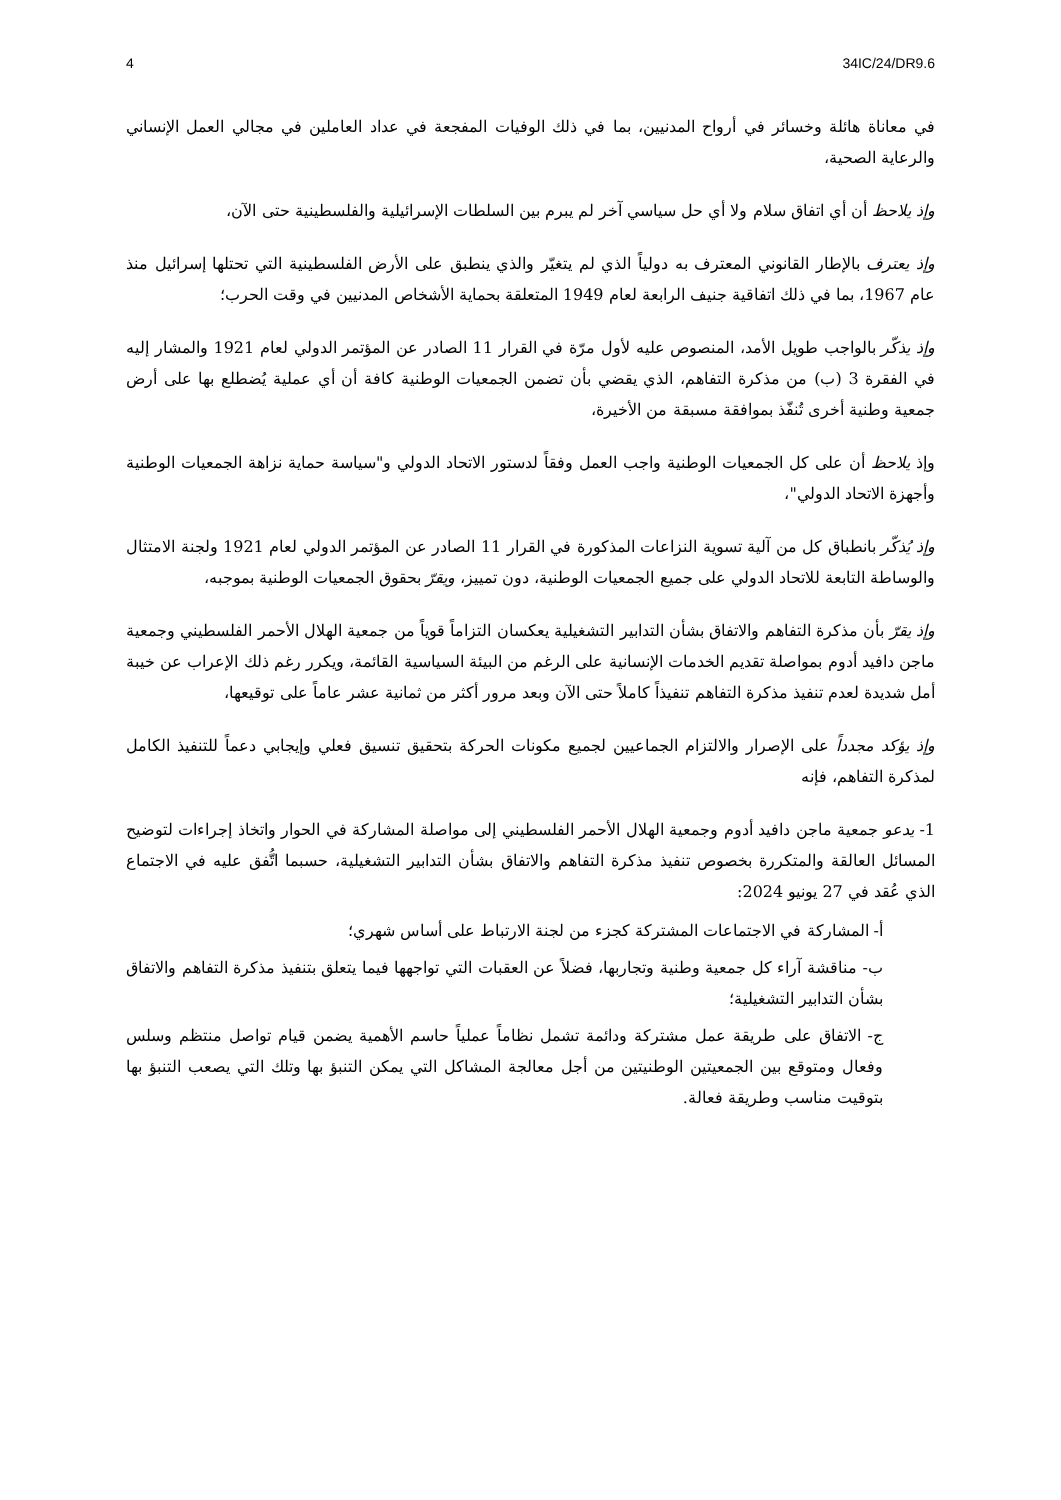4 34IC/24/DR9.6
في معاناة هائلة وخسائر في أرواح المدنيين، بما في ذلك الوفيات المفجعة في عداد العاملين في مجالي العمل الإنساني والرعاية الصحية،
وإذ يلاحظ أن أي اتفاق سلام ولا أي حل سياسي آخر لم يبرم بين السلطات الإسرائيلية والفلسطينية حتى الآن،
وإذ يعترف بالإطار القانوني المعترف به دولياً الذي لم يتغيّر والذي ينطبق على الأرض الفلسطينية التي تحتلها إسرائيل منذ عام 1967، بما في ذلك اتفاقية جنيف الرابعة لعام 1949 المتعلقة بحماية الأشخاص المدنيين في وقت الحرب؛
وإذ يذكّر بالواجب طويل الأمد، المنصوص عليه لأول مرّة في القرار 11 الصادر عن المؤتمر الدولي لعام 1921 والمشار إليه في الفقرة 3 (ب) من مذكرة التفاهم، الذي يقضي بأن تضمن الجمعيات الوطنية كافة أن أي عملية يُضطلع بها على أرض جمعية وطنية أخرى تُنفّذ بموافقة مسبقة من الأخيرة،
وإذ يلاحظ أن على كل الجمعيات الوطنية واجب العمل وفقاً لدستور الاتحاد الدولي و"سياسة حماية نزاهة الجمعيات الوطنية وأجهزة الاتحاد الدولي"،
وإذ يُذكّر بانطباق كل من آلية تسوية النزاعات المذكورة في القرار 11 الصادر عن المؤتمر الدولي لعام 1921 ولجنة الامتثال والوساطة التابعة للاتحاد الدولي على جميع الجمعيات الوطنية، دون تمييز، ويقرّ بحقوق الجمعيات الوطنية بموجبه،
وإذ يقرّ بأن مذكرة التفاهم والاتفاق بشأن التدابير التشغيلية يعكسان التزاماً قوياً من جمعية الهلال الأحمر الفلسطيني وجمعية ماجن دافيد أدوم بمواصلة تقديم الخدمات الإنسانية على الرغم من البيئة السياسية القائمة، ويكرر رغم ذلك الإعراب عن خيبة أمل شديدة لعدم تنفيذ مذكرة التفاهم تنفيذاً كاملاً حتى الآن وبعد مرور أكثر من ثمانية عشر عاماً على توقيعها،
وإذ يؤكد مجدداً على الإصرار والالتزام الجماعيين لجميع مكونات الحركة بتحقيق تنسيق فعلي وإيجابي دعماً للتنفيذ الكامل لمذكرة التفاهم، فإنه
1- يدعو جمعية ماجن دافيد أدوم وجمعية الهلال الأحمر الفلسطيني إلى مواصلة المشاركة في الحوار واتخاذ إجراءات لتوضيح المسائل العالقة والمتكررة بخصوص تنفيذ مذكرة التفاهم والاتفاق بشأن التدابير التشغيلية، حسبما اتُّفق عليه في الاجتماع الذي عُقد في 27 يونيو 2024:
أ- المشاركة في الاجتماعات المشتركة كجزء من لجنة الارتباط على أساس شهري؛
ب- مناقشة آراء كل جمعية وطنية وتجاربها، فضلاً عن العقبات التي تواجهها فيما يتعلق بتنفيذ مذكرة التفاهم والاتفاق بشأن التدابير التشغيلية؛
ج- الاتفاق على طريقة عمل مشتركة ودائمة تشمل نظاماً عملياً حاسم الأهمية يضمن قيام تواصل منتظم وسلس وفعال ومتوقع بين الجمعيتين الوطنيتين من أجل معالجة المشاكل التي يمكن التنبؤ بها وتلك التي يصعب التنبؤ بها بتوقيت مناسب وطريقة فعالة.